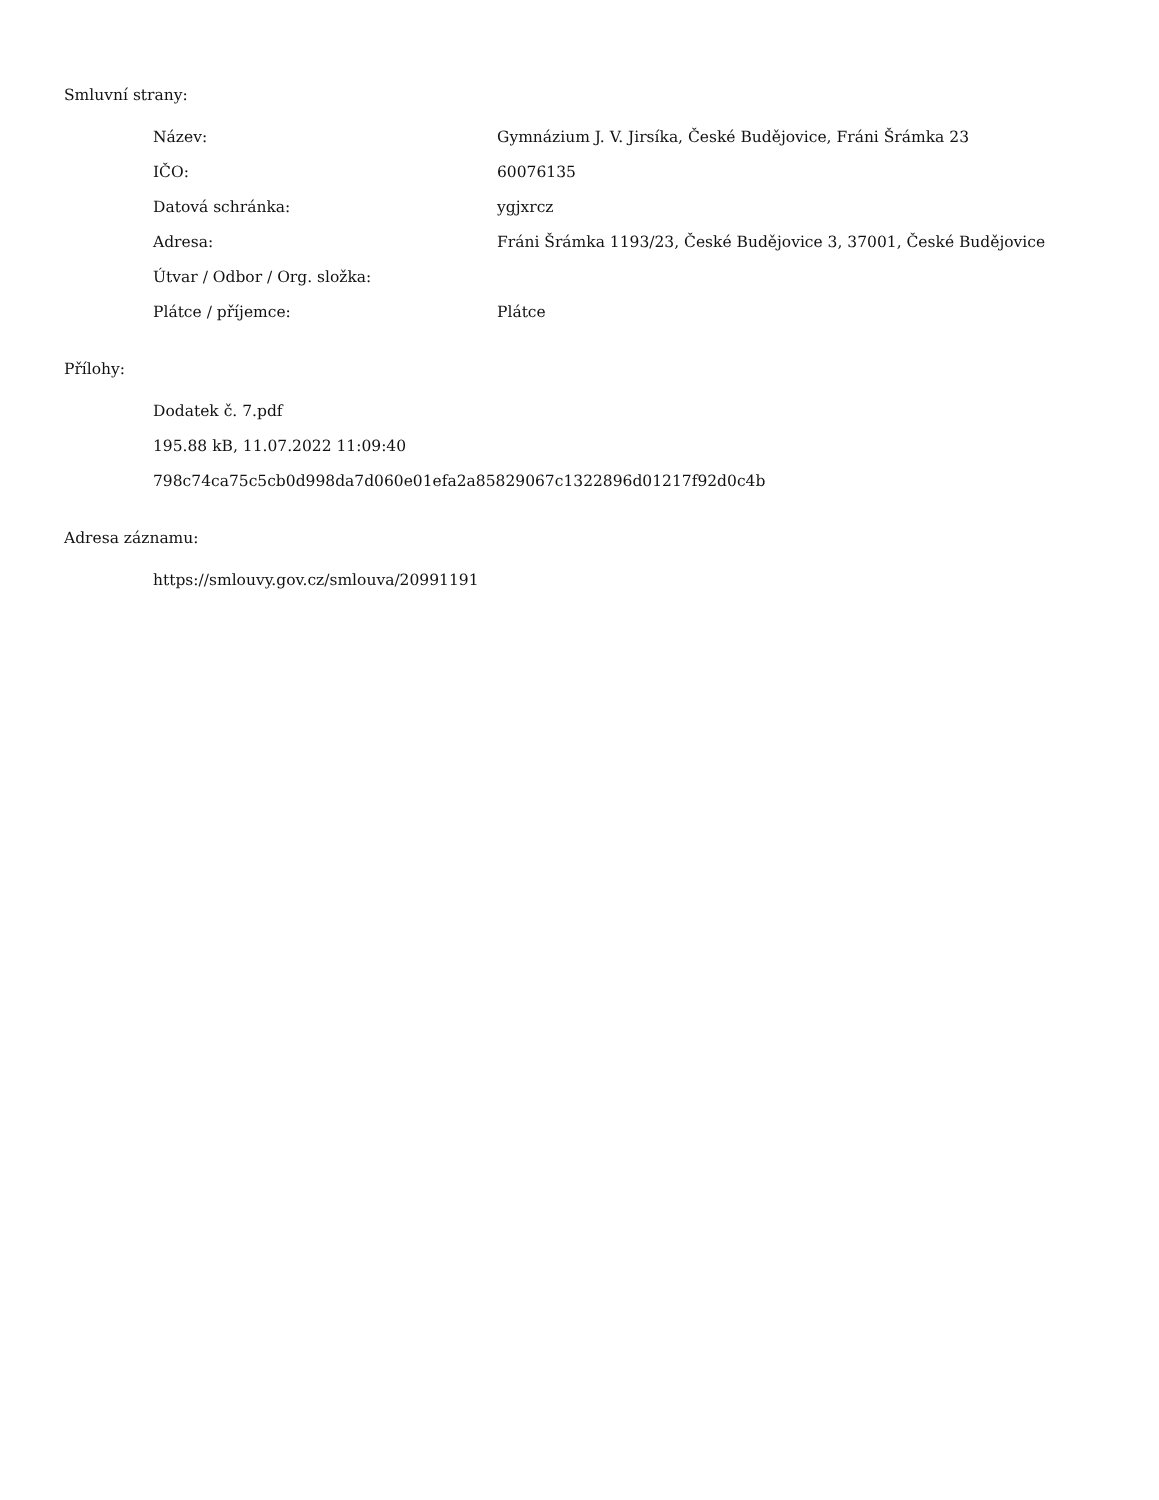Smluvní strany:
| Název: | Gymnázium J. V. Jirsíka, České Budějovice, Fráni Šrámka 23 |
| IČO: | 60076135 |
| Datová schránka: | ygjxrcz |
| Adresa: | Fráni Šrámka 1193/23, České Budějovice 3, 37001, České Budějovice |
| Útvar / Odbor / Org. složka: | |
| Plátce / příjemce: | Plátce |
Přílohy:
Dodatek č. 7.pdf
195.88 kB, 11.07.2022 11:09:40
798c74ca75c5cb0d998da7d060e01efa2a85829067c1322896d01217f92d0c4b
Adresa záznamu:
https://smlouvy.gov.cz/smlouva/20991191